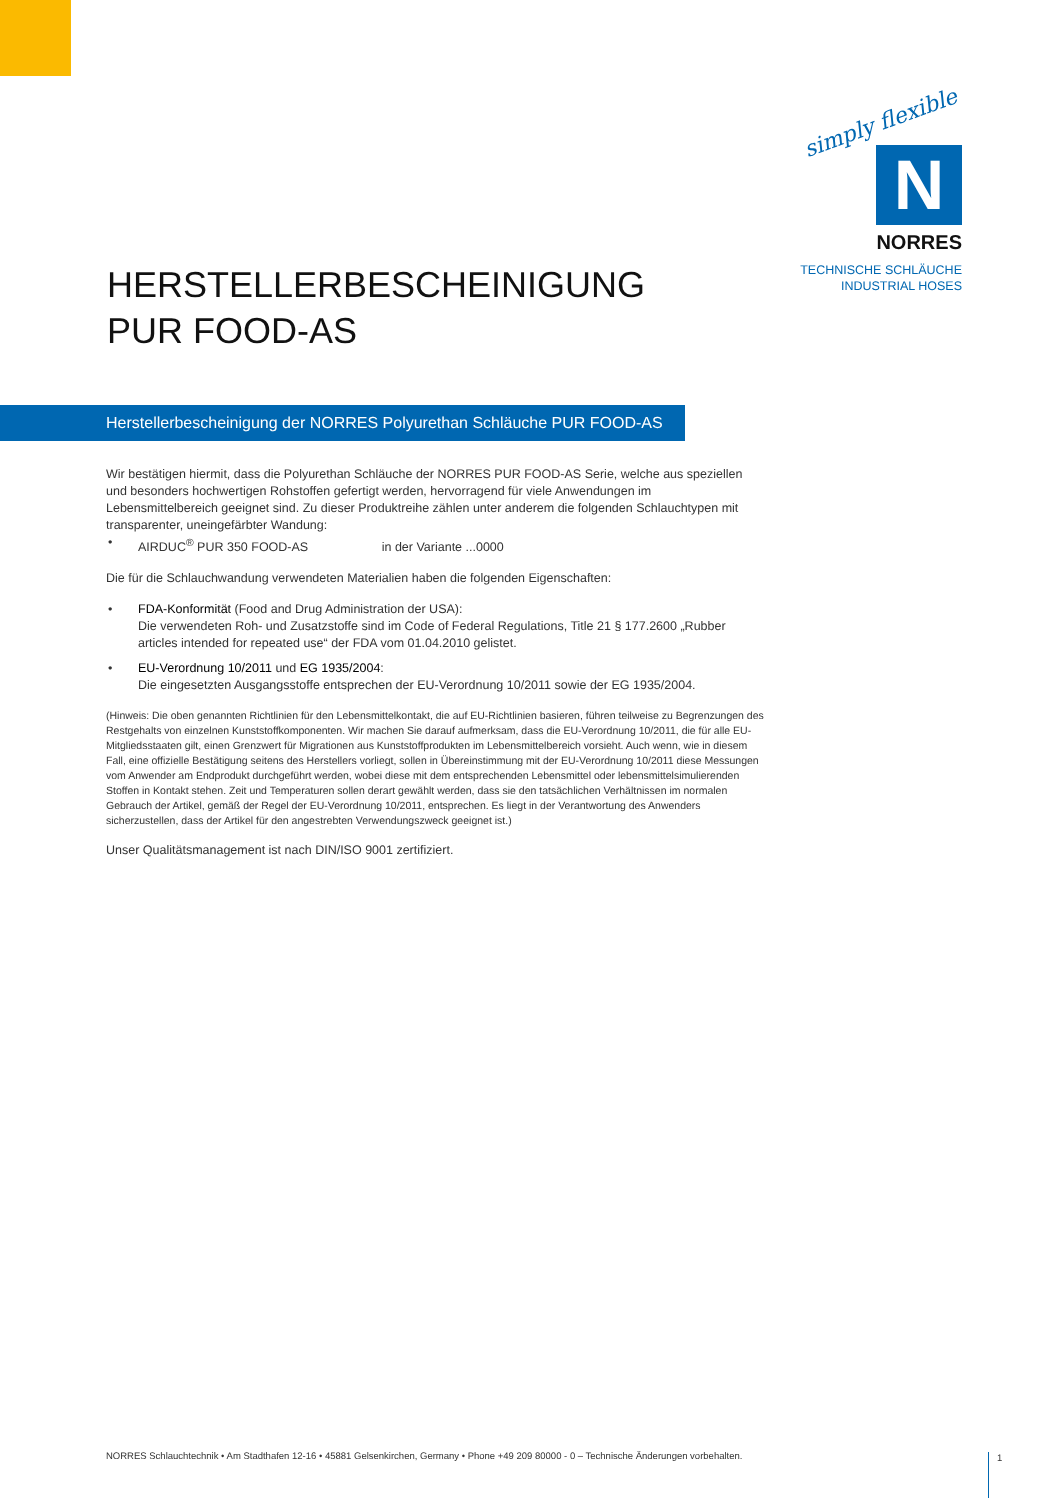simply flexible
N
NORRES
TECHNISCHE SCHLÄUCHE
INDUSTRIAL HOSES
HERSTELLERBESCHEINIGUNG
PUR FOOD-AS
Herstellerbescheinigung der NORRES Polyurethan Schläuche PUR FOOD-AS
Wir bestätigen hiermit, dass die Polyurethan Schläuche der NORRES PUR FOOD-AS Serie, welche aus speziellen und besonders hochwertigen Rohstoffen gefertigt werden, hervorragend für viele Anwendungen im Lebensmittelbereich geeignet sind. Zu dieser Produktreihe zählen unter anderem die folgenden Schlauchtypen mit transparenter, uneingefärbter Wandung:
• AIRDUC<sup>®</sup> PUR 350 FOOD-AS in der Variante ...0000
Die für die Schlauchwandung verwendeten Materialien haben die folgenden Eigenschaften:
• FDA-Konformität (Food and Drug Administration der USA):
Die verwendeten Roh- und Zusatzstoffe sind im Code of Federal Regulations, Title 21 § 177.2600 „Rubber articles intended for repeated use“ der FDA vom 01.04.2010 gelistet.
• EU-Verordnung 10/2011 und EG 1935/2004:
Die eingesetzten Ausgangsstoffe entsprechen der EU-Verordnung 10/2011 sowie der EG 1935/2004.
(Hinweis: Die oben genannten Richtlinien für den Lebensmittelkontakt, die auf EU-Richtlinien basieren, führen teilweise zu Begrenzungen des Restgehalts von einzelnen Kunststoffkomponenten. Wir machen Sie darauf aufmerksam, dass die EU-Verordnung 10/2011, die für alle EU-Mitgliedsstaaten gilt, einen Grenzwert für Migrationen aus Kunststoffprodukten im Lebensmittelbereich vorsieht. Auch wenn, wie in diesem Fall, eine offizielle Bestätigung seitens des Herstellers vorliegt, sollen in Übereinstimmung mit der EU-Verordnung 10/2011 diese Messungen vom Anwender am Endprodukt durchgeführt werden, wobei diese mit dem entsprechenden Lebensmittel oder lebensmittelsimulierenden Stoffen in Kontakt stehen. Zeit und Temperaturen sollen derart gewählt werden, dass sie den tatsächlichen Verhältnissen im normalen Gebrauch der Artikel, gemäß der Regel der EU-Verordnung 10/2011, entsprechen. Es liegt in der Verantwortung des Anwenders sicherzustellen, dass der Artikel für den angestrebten Verwendungszweck geeignet ist.)
Unser Qualitätsmanagement ist nach DIN/ISO 9001 zertifiziert.
NORRES Schlauchtechnik • Am Stadthafen 12-16 • 45881 Gelsenkirchen, Germany • Phone +49 209 80000 - 0 – Technische Änderungen vorbehalten.
1